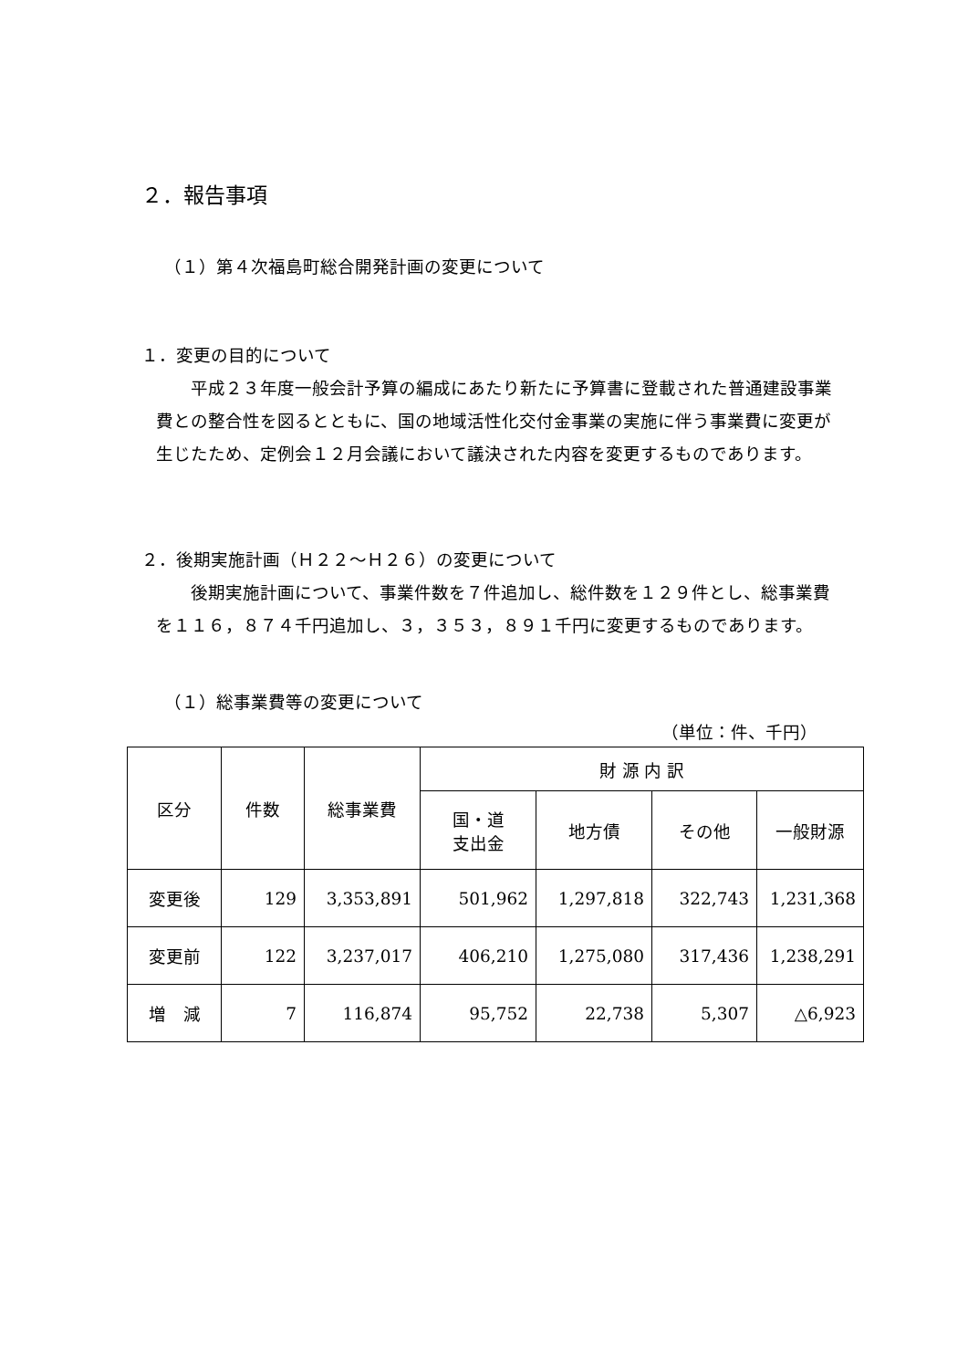２．報告事項
（１）第４次福島町総合開発計画の変更について
１．変更の目的について
平成２３年度一般会計予算の編成にあたり新たに予算書に登載された普通建設事業費との整合性を図るとともに、国の地域活性化交付金事業の実施に伴う事業費に変更が生じたため、定例会１２月会議において議決された内容を変更するものであります。
２．後期実施計画（Ｈ２２～Ｈ２６）の変更について
後期実施計画について、事業件数を７件追加し、総件数を１２９件とし、総事業費を１１６，８７４千円追加し、３，３５３，８９１千円に変更するものであります。
（１）総事業費等の変更について
（単位：件、千円）
| 区分 | 件数 | 総事業費 | 財 源 内 訳 | | | |
| --- | --- | --- | --- | --- | --- | --- |
| | | | 国・道 支出金 | 地方債 | その他 | 一般財源 |
| 変更後 | 129 | 3,353,891 | 501,962 | 1,297,818 | 322,743 | 1,231,368 |
| 変更前 | 122 | 3,237,017 | 406,210 | 1,275,080 | 317,436 | 1,238,291 |
| 増 減 | 7 | 116,874 | 95,752 | 22,738 | 5,307 | △6,923 |